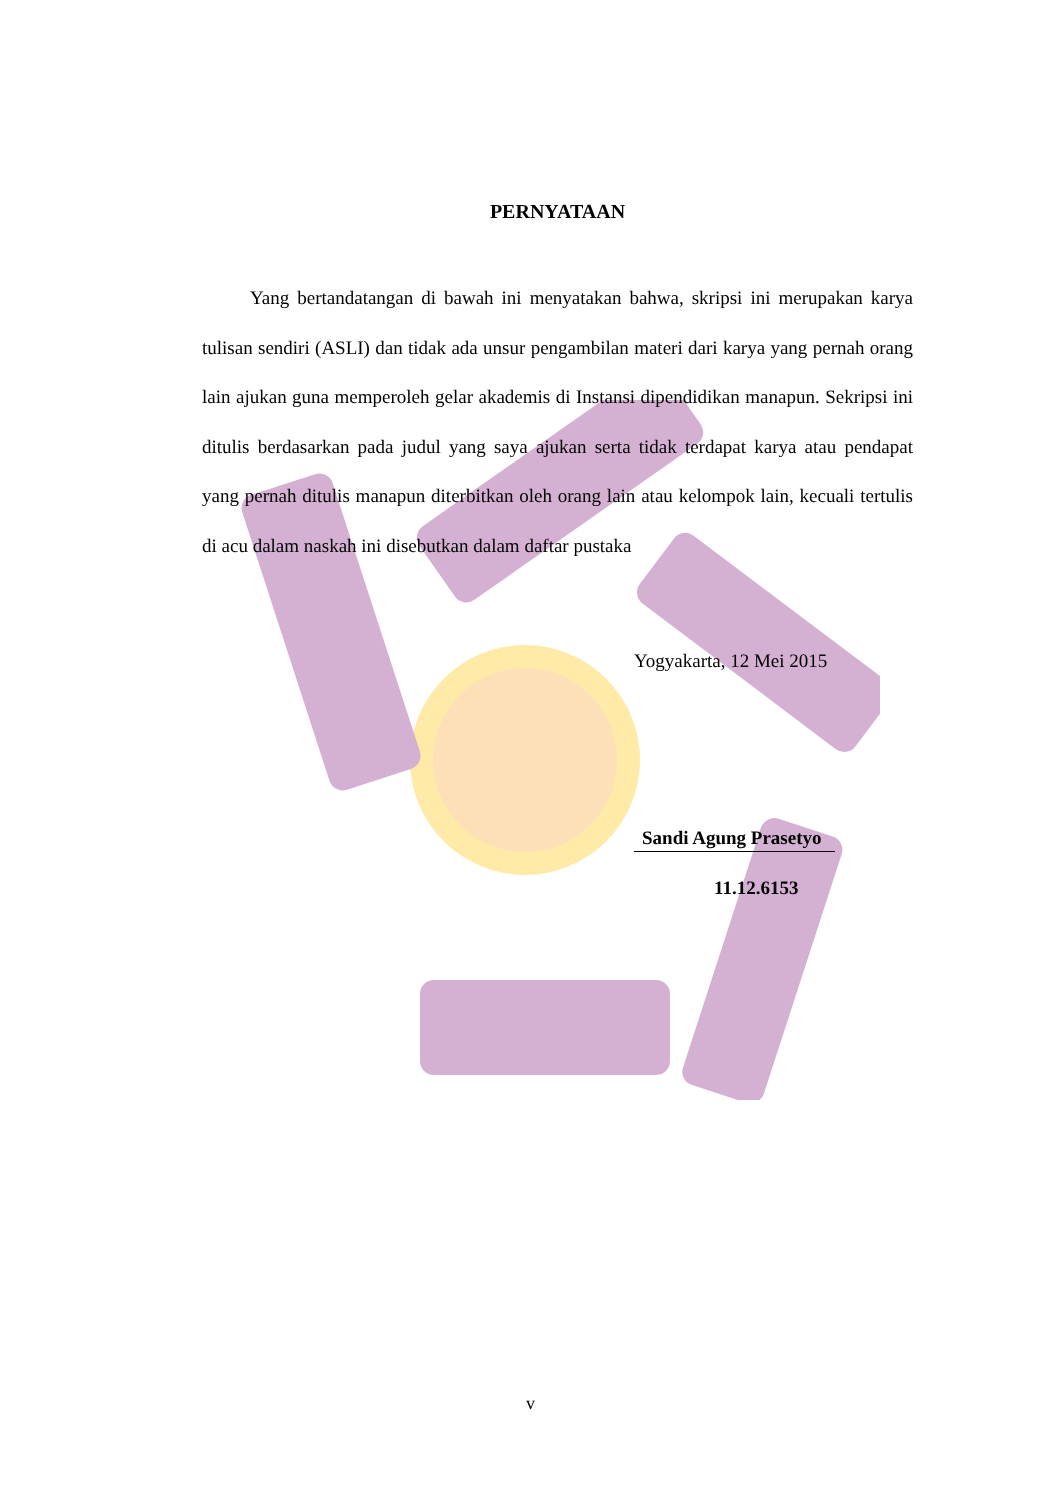PERNYATAAN
Yang bertandatangan di bawah ini menyatakan bahwa, skripsi ini merupakan karya tulisan sendiri (ASLI) dan tidak ada unsur pengambilan materi dari karya yang pernah orang lain ajukan guna memperoleh gelar akademis di Instansi dipendidikan manapun. Sekripsi ini ditulis berdasarkan pada judul yang saya ajukan serta tidak terdapat karya atau pendapat yang pernah ditulis manapun diterbitkan oleh orang lain atau kelompok lain, kecuali tertulis di acu dalam naskah ini disebutkan dalam daftar pustaka
Yogyakarta, 12 Mei 2015
Sandi Agung Prasetyo
11.12.6153
v